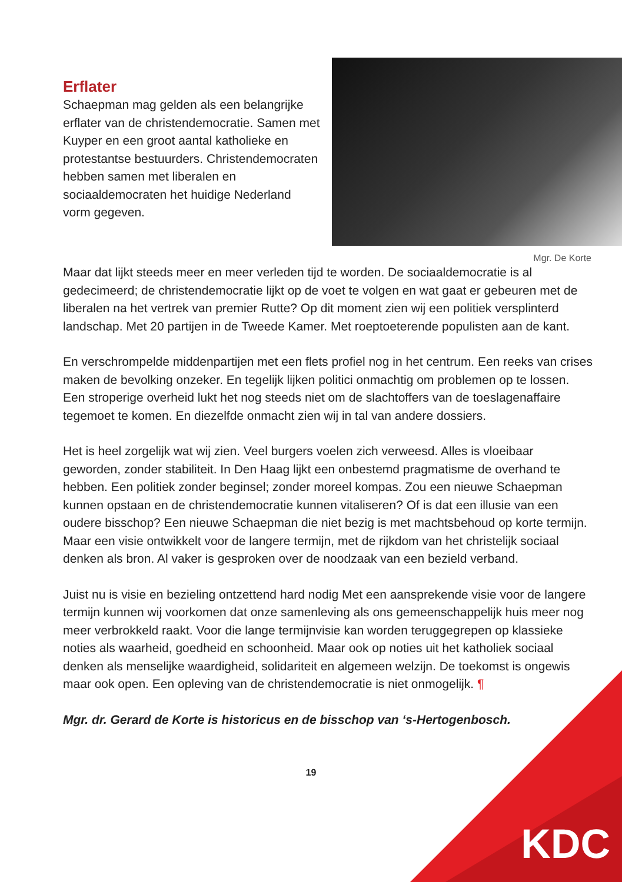Erflater
Schaepman mag gelden als een belangrijke erflater van de christendemocratie. Samen met Kuyper en een groot aantal katholieke en protestantse bestuurders. Christendemocraten hebben samen met liberalen en sociaaldemocraten het huidige Nederland vorm gegeven.
Mgr. De Korte
Maar dat lijkt steeds meer en meer verleden tijd te worden. De sociaaldemocratie is al gedecimeerd; de christendemocratie lijkt op de voet te volgen en wat gaat er gebeuren met de liberalen na het vertrek van premier Rutte? Op dit moment zien wij een politiek versplinterd landschap. Met 20 partijen in de Tweede Kamer. Met roeptoeterende populisten aan de kant.
En verschrompelde middenpartijen met een flets profiel nog in het centrum. Een reeks van crises maken de bevolking onzeker. En tegelijk lijken politici onmachtig om problemen op te lossen. Een stroperige overheid lukt het nog steeds niet om de slachtoffers van de toeslagenaffaire tegemoet te komen. En diezelfde onmacht zien wij in tal van andere dossiers.
Het is heel zorgelijk wat wij zien. Veel burgers voelen zich verweesd. Alles is vloeibaar geworden, zonder stabiliteit. In Den Haag lijkt een onbestemd pragmatisme de overhand te hebben. Een politiek zonder beginsel; zonder moreel kompas. Zou een nieuwe Schaepman kunnen opstaan en de christendemocratie kunnen vitaliseren? Of is dat een illusie van een oudere bisschop? Een nieuwe Schaepman die niet bezig is met machtsbehoud op korte termijn. Maar een visie ontwikkelt voor de langere termijn, met de rijkdom van het christelijk sociaal denken als bron. Al vaker is gesproken over de noodzaak van een bezield verband.
Juist nu is visie en bezieling ontzettend hard nodig Met een aansprekende visie voor de langere termijn kunnen wij voorkomen dat onze samenleving als ons gemeenschappelijk huis meer nog meer verbrokkeld raakt. Voor die lange termijnvisie kan worden teruggegrepen op klassieke noties als waarheid, goedheid en schoonheid. Maar ook op noties uit het katholiek sociaal denken als menselijke waardigheid, solidariteit en algemeen welzijn. De toekomst is ongewis maar ook open. Een opleving van de christendemocratie is niet onmogelijk. ¶
Mgr. dr. Gerard de Korte is historicus en de bisschop van ‘s-Hertogenbosch.
19
KDC